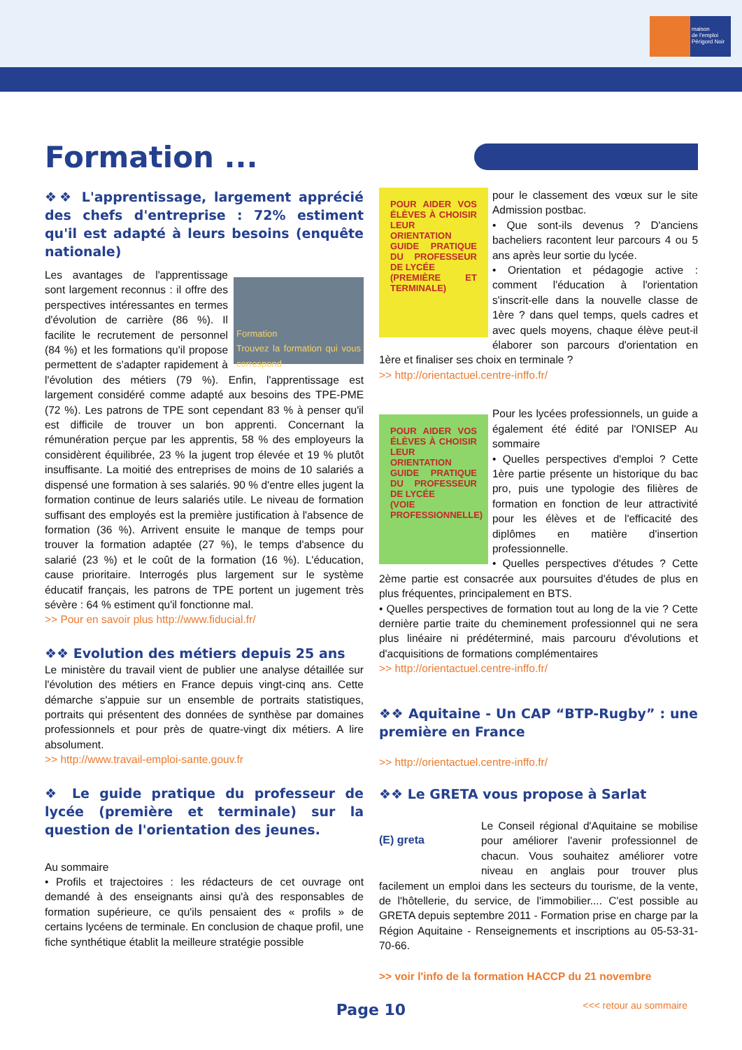maison
de l'emploi
Périgord Noir
Formation ...
❖❖ L'apprentissage, largement apprécié des chefs d'entreprise : 72% estiment qu'il est adapté à leurs besoins (enquête nationale)
Formation
Trouvez la formation qui vous correspond
Les avantages de l'apprentissage sont largement reconnus : il offre des perspectives intéressantes en termes d'évolution de carrière (86 %). Il facilite le recrutement de personnel (84 %) et les formations qu'il propose permettent de s'adapter rapidement à l'évolution des métiers (79 %). Enfin, l'apprentissage est largement considéré comme adapté aux besoins des TPE-PME (72 %). Les patrons de TPE sont cependant 83 % à penser qu'il est difficile de trouver un bon apprenti. Concernant la rémunération perçue par les apprentis, 58 % des employeurs la considèrent équilibrée, 23 % la jugent trop élevée et 19 % plutôt insuffisante. La moitié des entreprises de moins de 10 salariés a dispensé une formation à ses salariés. 90 % d'entre elles jugent la formation continue de leurs salariés utile. Le niveau de formation suffisant des employés est la première justification à l'absence de formation (36 %). Arrivent ensuite le manque de temps pour trouver la formation adaptée (27 %), le temps d'absence du salarié (23 %) et le coût de la formation (16 %). L'éducation, cause prioritaire. Interrogés plus largement sur le système éducatif français, les patrons de TPE portent un jugement très sévère : 64 % estiment qu'il fonctionne mal.
>> Pour en savoir plus http://www.fiducial.fr/
❖❖ Evolution des métiers depuis 25 ans
Le ministère du travail vient de publier une analyse détaillée sur l'évolution des métiers en France depuis vingt-cinq ans. Cette démarche s'appuie sur un ensemble de portraits statistiques, portraits qui présentent des données de synthèse par domaines professionnels et pour près de quatre-vingt dix métiers. A lire absolument.
>> http://www.travail-emploi-sante.gouv.fr
❖ Le guide pratique du professeur de lycée (première et terminale) sur la question de l'orientation des jeunes.
Au sommaire
• Profils et trajectoires : les rédacteurs de cet ouvrage ont demandé à des enseignants ainsi qu'à des responsables de formation supérieure, ce qu'ils pensaient des « profils » de certains lycéens de terminale. En conclusion de chaque profil, une fiche synthétique établit la meilleure stratégie possible
POUR AIDER VOS ÉLÈVES À CHOISIR LEUR ORIENTATION
GUIDE PRATIQUE DU PROFESSEUR DE LYCÉE
(PREMIÈRE ET TERMINALE)
pour le classement des vœux sur le site Admission postbac.
• Que sont-ils devenus ? D'anciens bacheliers racontent leur parcours 4 ou 5 ans après leur sortie du lycée.
• Orientation et pédagogie active : comment l'éducation à l'orientation s'inscrit-elle dans la nouvelle classe de 1ère ? dans quel temps, quels cadres et avec quels moyens, chaque élève peut-il élaborer son parcours d'orientation en 1ère et finaliser ses choix en terminale ?
>> http://orientactuel.centre-inffo.fr/
POUR AIDER VOS ÉLÈVES À CHOISIR LEUR ORIENTATION
GUIDE PRATIQUE DU PROFESSEUR DE LYCÉE
(VOIE PROFESSIONNELLE)
Pour les lycées professionnels, un guide a également été édité par l'ONISEP Au sommaire
• Quelles perspectives d'emploi ? Cette 1ère partie présente un historique du bac pro, puis une typologie des filières de formation en fonction de leur attractivité pour les élèves et de l'efficacité des diplômes en matière d'insertion professionnelle.
• Quelles perspectives d'études ? Cette 2ème partie est consacrée aux poursuites d'études de plus en plus fréquentes, principalement en BTS.
• Quelles perspectives de formation tout au long de la vie ? Cette dernière partie traite du cheminement professionnel qui ne sera plus linéaire ni prédéterminé, mais parcouru d'évolutions et d'acquisitions de formations complémentaires
>> http://orientactuel.centre-inffo.fr/
❖❖ Aquitaine - Un CAP “BTP-Rugby” : une première en France
>> http://orientactuel.centre-inffo.fr/
❖❖ Le GRETA vous propose à Sarlat
(E) greta
Le Conseil régional d'Aquitaine se mobilise pour améliorer l'avenir professionnel de chacun. Vous souhaitez améliorer votre niveau en anglais pour trouver plus facilement un emploi dans les secteurs du tourisme, de la vente, de l'hôtellerie, du service, de l'immobilier.... C'est possible au GRETA depuis septembre 2011 - Formation prise en charge par la Région Aquitaine - Renseignements et inscriptions au 05-53-31-70-66.
>> voir l'info de la formation HACCP du 21 novembre
<<< retour au sommaire Page 10